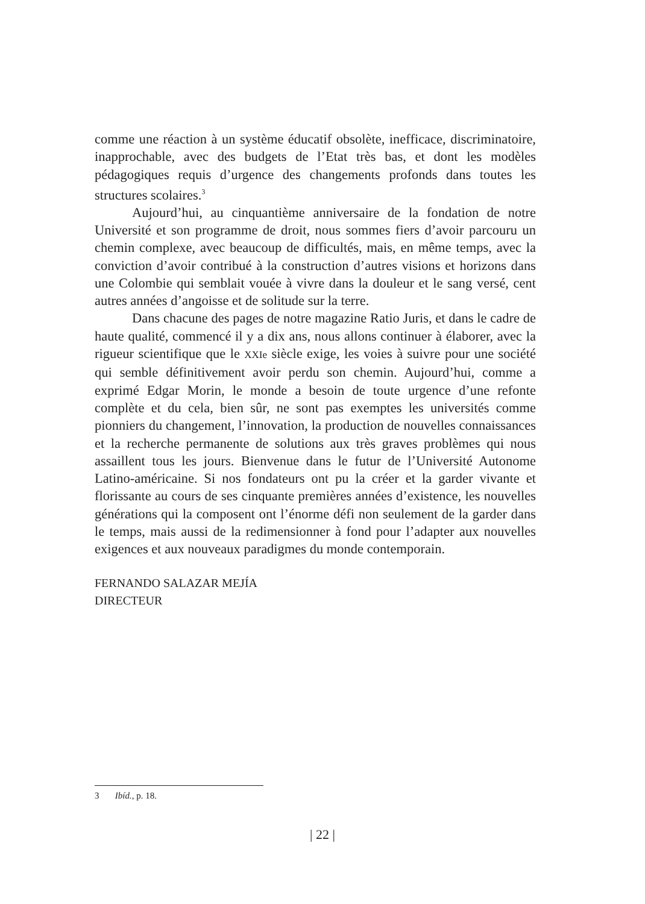comme une réaction à un système éducatif obsolète, inefficace, discriminatoire, inapprochable, avec des budgets de l’Etat très bas, et dont les modèles pédagogiques requis d’urgence des changements profonds dans toutes les structures scolaires.<sup>3</sup>
Aujourd’hui, au cinquantième anniversaire de la fondation de notre Université et son programme de droit, nous sommes fiers d’avoir parcouru un chemin complexe, avec beaucoup de difficultés, mais, en même temps, avec la conviction d’avoir contribué à la construction d’autres visions et horizons dans une Colombie qui semblait vouée à vivre dans la douleur et le sang versé, cent autres années d’angoisse et de solitude sur la terre.
Dans chacune des pages de notre magazine Ratio Juris, et dans le cadre de haute qualité, commencé il y a dix ans, nous allons continuer à élaborer, avec la rigueur scientifique que le XXIe siècle exige, les voies à suivre pour une société qui semble définitivement avoir perdu son chemin. Aujourd’hui, comme a exprimé Edgar Morin, le monde a besoin de toute urgence d’une refonte complète et du cela, bien sûr, ne sont pas exemptes les universités comme pionniers du changement, l’innovation, la production de nouvelles connaissances et la recherche permanente de solutions aux très graves problèmes qui nous assaillent tous les jours. Bienvenue dans le futur de l’Université Autonome Latino-américaine. Si nos fondateurs ont pu la créer et la garder vivante et florissante au cours de ses cinquante premières années d’existence, les nouvelles générations qui la composent ont l’énorme défi non seulement de la garder dans le temps, mais aussi de la redimensionner à fond pour l’adapter aux nouvelles exigences et aux nouveaux paradigmes du monde contemporain.
FERNANDO SALAZAR MEJÍA
DIRECTEUR
3 Ibíd., p. 18.
| 22 |